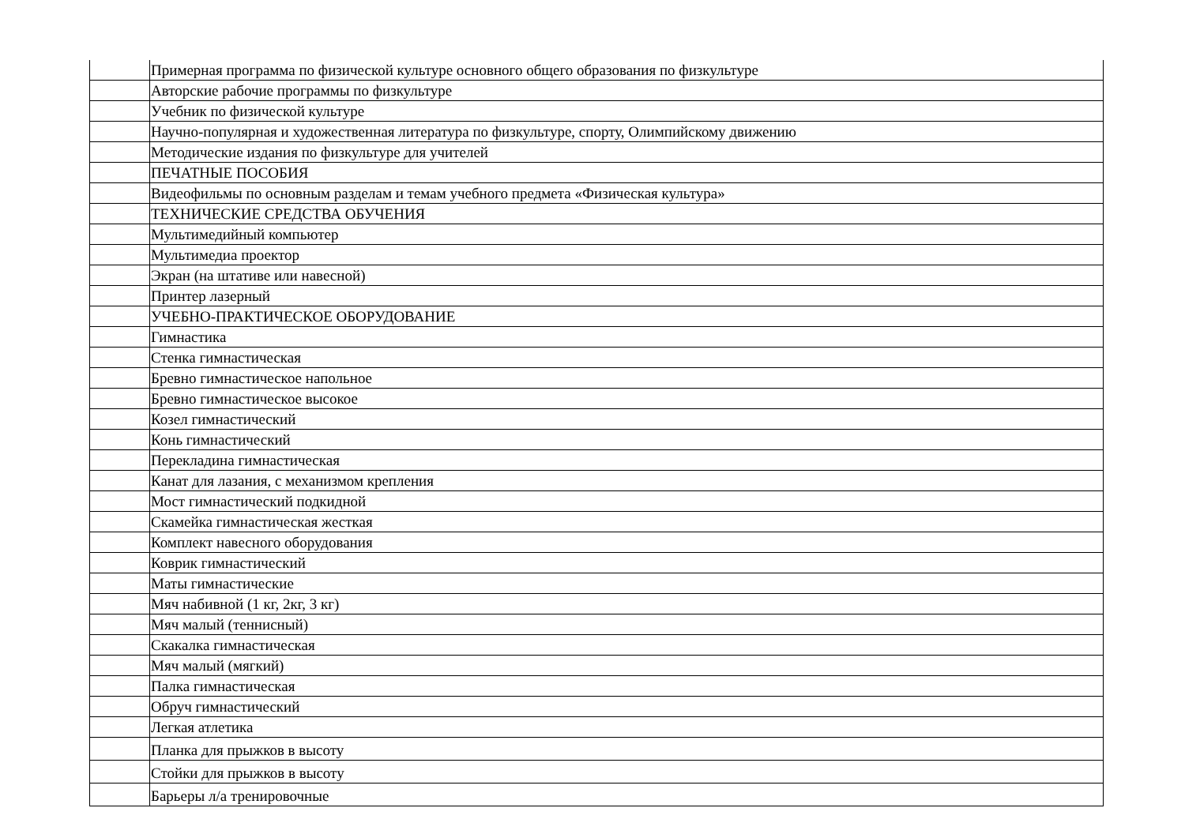| | Примерная программа по физической культуре основного общего образования по физкультуре |
| | Авторские рабочие программы по физкультуре |
| | Учебник по физической культуре |
| | Научно-популярная и художественная литература по физкультуре, спорту, Олимпийскому движению |
| | Методические издания по физкультуре для учителей |
| | ПЕЧАТНЫЕ ПОСОБИЯ |
| | Видеофильмы по основным разделам и темам учебного предмета «Физическая культура» |
| | ТЕХНИЧЕСКИЕ СРЕДСТВА ОБУЧЕНИЯ |
| | Мультимедийный компьютер |
| | Мультимедиа проектор |
| | Экран (на штативе или навесной) |
| | Принтер лазерный |
| | УЧЕБНО-ПРАКТИЧЕСКОЕ ОБОРУДОВАНИЕ |
| | Гимнастика |
| | Стенка гимнастическая |
| | Бревно гимнастическое напольное |
| | Бревно гимнастическое высокое |
| | Козел гимнастический |
| | Конь гимнастический |
| | Перекладина гимнастическая |
| | Канат для лазания, с механизмом крепления |
| | Мост гимнастический подкидной |
| | Скамейка гимнастическая жесткая |
| | Комплект навесного оборудования |
| | Коврик гимнастический |
| | Маты гимнастические |
| | Мяч набивной (1 кг, 2кг, 3 кг) |
| | Мяч малый (теннисный) |
| | Скакалка гимнастическая |
| | Мяч малый (мягкий) |
| | Палка гимнастическая |
| | Обруч гимнастический |
| | Легкая атлетика |
| | Планка для прыжков в высоту |
| | Стойки для прыжков в высоту |
| | Барьеры л/а тренировочные |